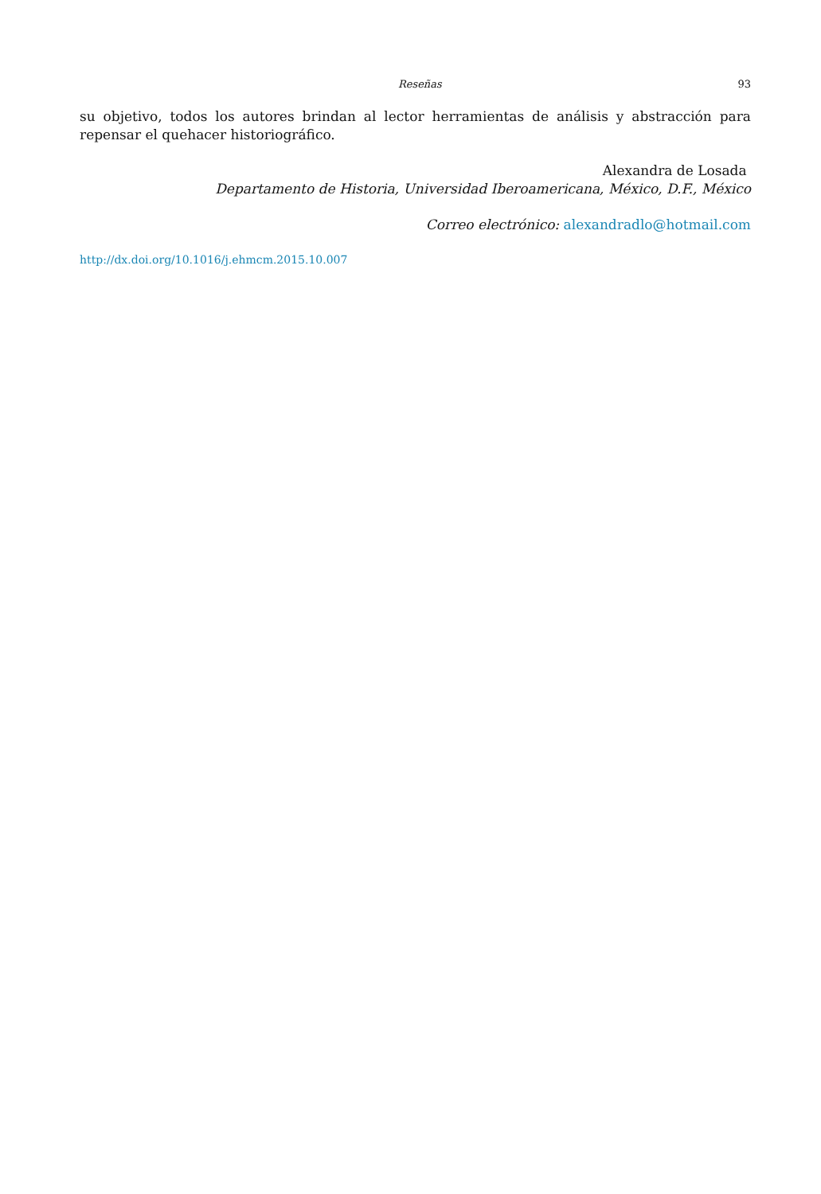Reseñas 93
su objetivo, todos los autores brindan al lector herramientas de análisis y abstracción para repensar el quehacer historiográfico.
Alexandra de Losada
Departamento de Historia, Universidad Iberoamericana, México, D.F., México
Correo electrónico: alexandradlo@hotmail.com
http://dx.doi.org/10.1016/j.ehmcm.2015.10.007